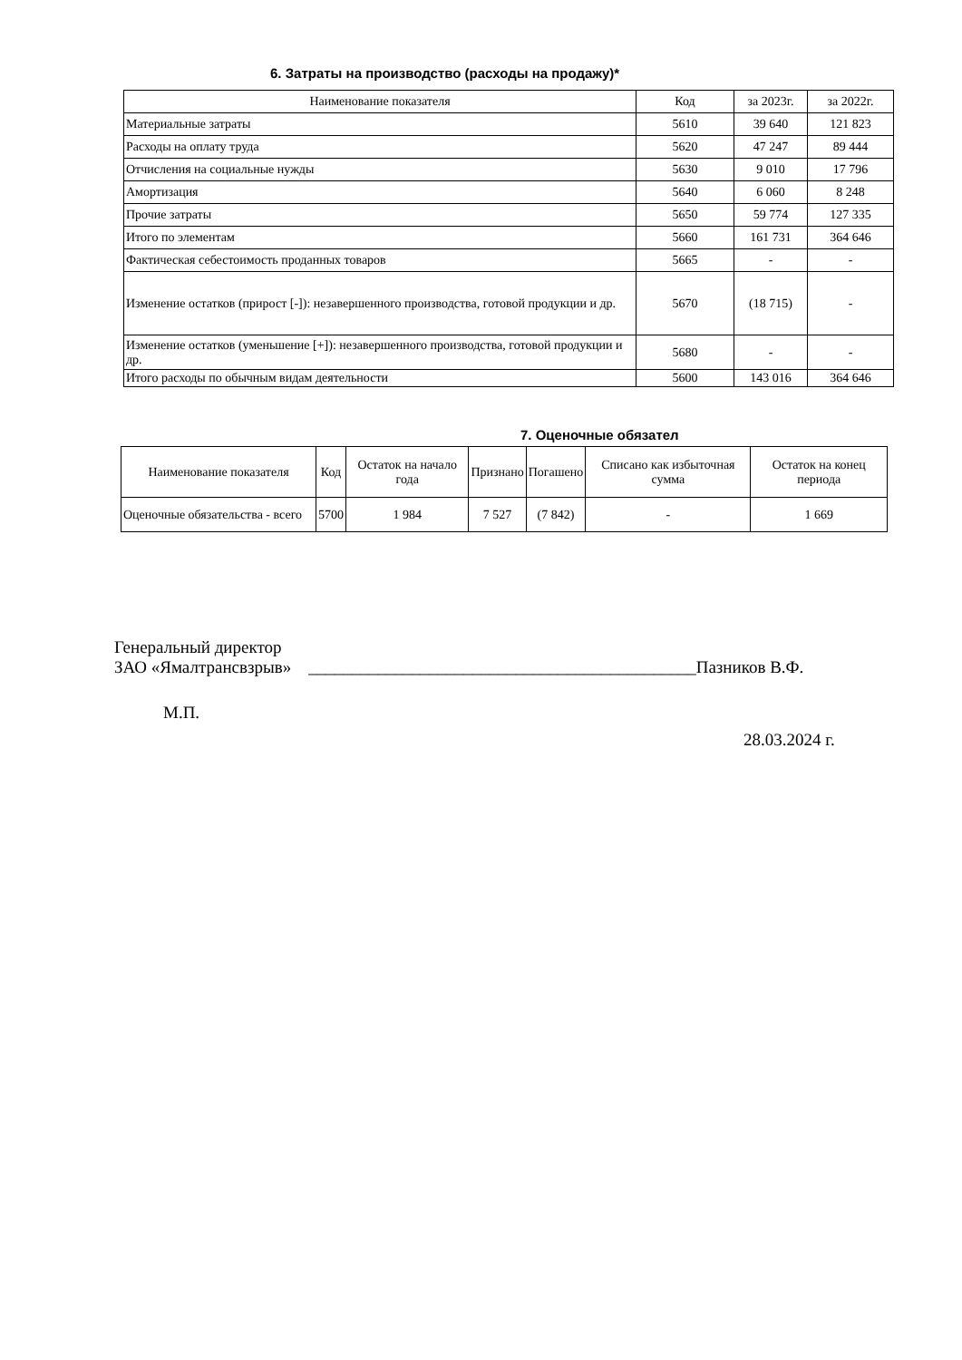6. Затраты на производство (расходы на продажу)*
| Наименование показателя | Код | за 2023г. | за 2022г. |
| --- | --- | --- | --- |
| Материальные затраты | 5610 | 39 640 | 121 823 |
| Расходы на оплату труда | 5620 | 47 247 | 89 444 |
| Отчисления на социальные нужды | 5630 | 9 010 | 17 796 |
| Амортизация | 5640 | 6 060 | 8 248 |
| Прочие затраты | 5650 | 59 774 | 127 335 |
| Итого по элементам | 5660 | 161 731 | 364 646 |
| Фактическая себестоимость проданных товаров | 5665 | - | - |
| Изменение остатков (прирост [-]): незавершенного производства, готовой продукции и др. | 5670 | (18 715) | - |
| Изменение остатков (уменьшение [+]): незавершенного производства, готовой продукции и др. | 5680 | - | - |
| Итого расходы по обычным видам деятельности | 5600 | 143 016 | 364 646 |
7. Оценочные обязател
| Наименование показателя | Код | Остаток на начало года | Признано | Погашено | Списано как избыточная сумма | Остаток на конец периода |
| --- | --- | --- | --- | --- | --- | --- |
| Оценочные обязательства - всего | 5700 | 1 984 | 7 527 | (7 842) | - | 1 669 |
Генеральный директор
ЗАО «Ямалтрансвзрыв» _____________________________________________Пазников В.Ф.
М.П.
28.03.2024 г.